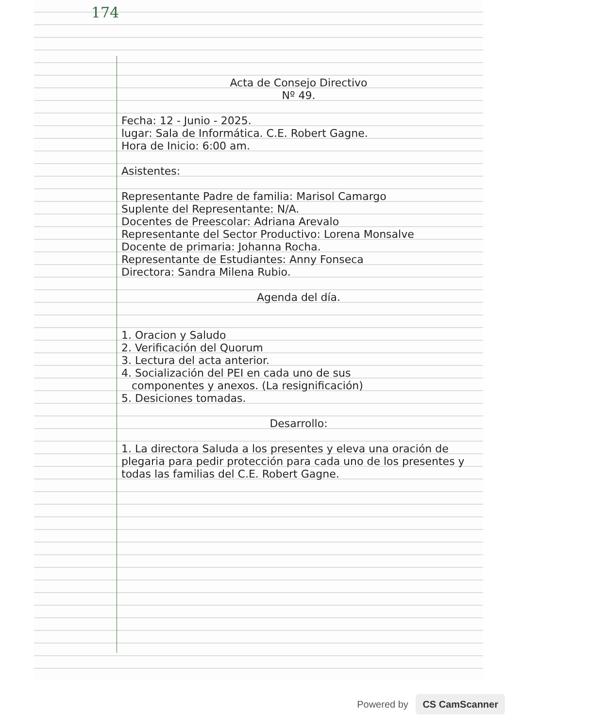174
Acta de Consejo Directivo
Nº 49.
Fecha: 12 - Junio - 2025.
lugar: Sala de Informática. C.E. Robert Gagne.
Hora de Inicio: 6:00 am.
Asistentes:
Representante Padre de familia: Marisol Camargo
Suplente del Representante: N/A.
Docentes de Preescolar: Adriana Arevalo
Representante del Sector Productivo: Lorena Monsalve
Docente de primaria: Johanna Rocha.
Representante de Estudiantes: Anny Fonseca
Directora: Sandra Milena Rubio.
Agenda del día.
1. Oracion y Saludo
2. Verificación del Quorum
3. Lectura del acta anterior.
4. Socialización del PEI en cada uno de sus
componentes y anexos. (La resignificación)
5. Desiciones tomadas.
Desarrollo:
1. La directora Saluda a los presentes y eleva una oración de plegaria para pedir protección para cada uno de los presentes y todas las familias del C.E. Robert Gagne.
Powered by CS CamScanner